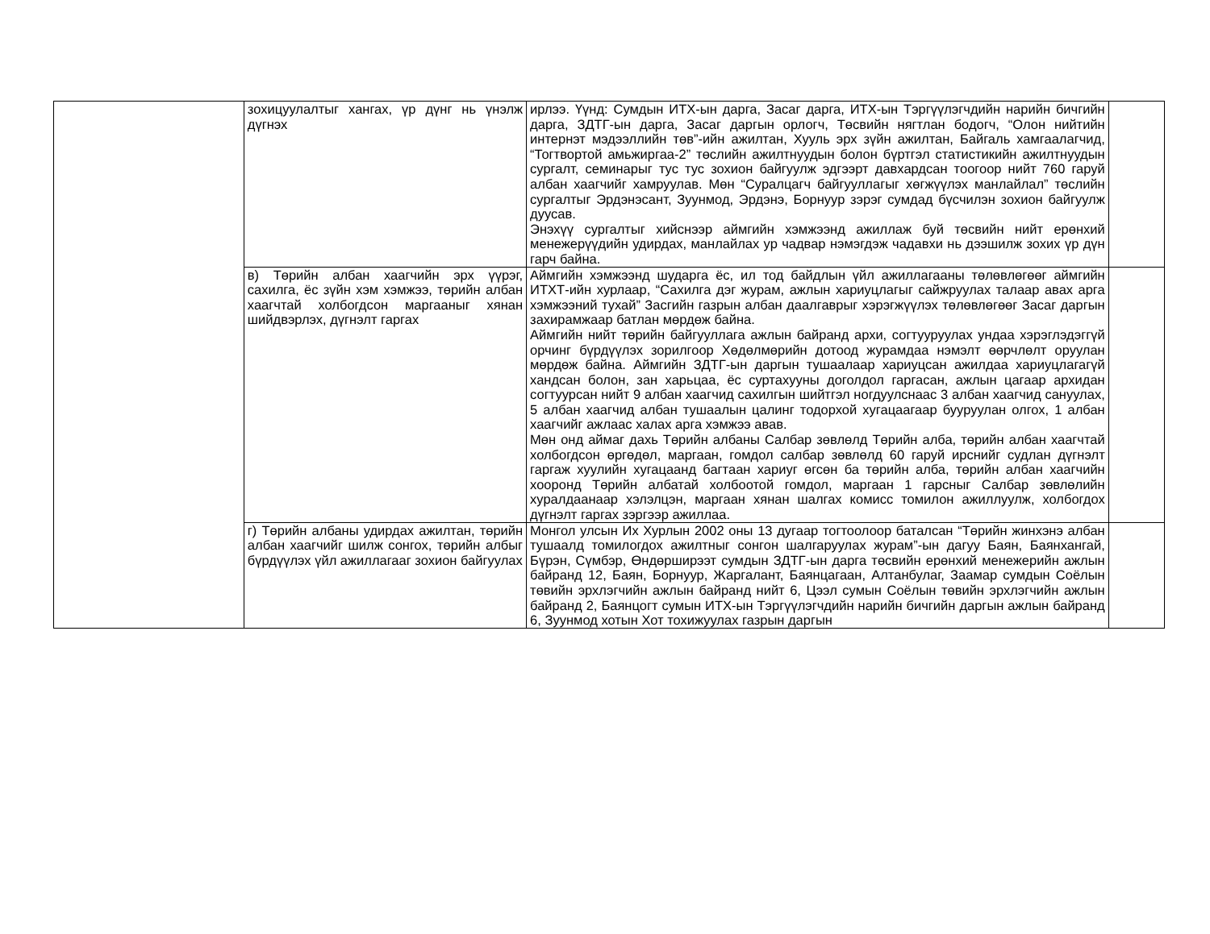| | зохицуулалтыг хангах, үр дүнг нь үнэлж дүгнэх | ирлээ. Үүнд: Сумдын ИТХ-ын дарга, Засаг дарга, ИТХ-ын Тэргүүлэгчдийн нарийн бичгийн дарга, ЗДТГ-ын дарга, Засаг даргын орлогч, Төсвийн нягтлан бодогч, “Олон нийтийн интернэт мэдээллийн төв”-ийн ажилтан, Хууль эрх зүйн ажилтан, Байгаль хамгаалагчид, “Тогтвортой амьжиргаа-2” төслийн ажилтнуудын болон бүртгэл статистикийн ажилтнуудын сургалт, семинарыг тус тус зохион байгуулж эдгээрт давхардсан тоогоор нийт 760 гаруй албан хаагчийг хамруулав. Мөн “Суралцагч байгууллагыг хөгжүүлэх манлайлал” төслийн сургалтыг Эрдэнэсант, Зуунмод, Эрдэнэ, Борнуур зэрэг сумдад бүсчилэн зохион байгуулж дуусав. Энэхүү сургалтыг хийснээр аймгийн хэмжээнд ажиллаж буй төсвийн нийт ерөнхий менежерүүдийн удирдах, манлайлах ур чадвар нэмэгдэж чадавхи нь дээшилж зохих үр дүн гарч байна. | |
| | в) Төрийн албан хаагчийн эрх үүрэг, сахилга, ёс зүйн хэм хэмжээ, төрийн албан хаагчтай холбогдсон маргааныг хянан шийдвэрлэх, дүгнэлт гаргах | Аймгийн хэмжээнд шударга ёс, ил тод байдлын үйл ажиллагааны төлөвлөгөөг аймгийн ИТХТ-ийн хурлаар, “Сахилга дэг журам, ажлын хариуцлагыг сайжруулах талаар авах арга хэмжээний тухай” Засгийн газрын албан даалгаврыг хэрэгжүүлэх төлөвлөгөөг Засаг даргын захирамжаар батлан мөрдөж байна. Аймгийн нийт төрийн байгууллага ажлын байранд архи, согтууруулах ундаа хэрэглэдэггүй орчинг бүрдүүлэх зорилгоор Хөдөлмөрийн дотоод журамдаа нэмэлт өөрчлөлт оруулан мөрдөж байна. Аймгийн ЗДТГ-ын даргын тушаалаар хариуцсан ажилдаа хариуцлагагүй хандсан болон, зан харьцаа, ёс суртахууны доголдол гаргасан, ажлын цагаар архидан согтуурсан нийт 9 албан хаагчид сахилгын шийтгэл ногдуулснаас 3 албан хаагчид сануулах, 5 албан хаагчид албан тушаалын цалинг тодорхой хугацаагаар бууруулан олгох, 1 албан хаагчийг ажлаас халах арга хэмжээ авав. Мөн онд аймаг дахь Төрийн албаны Салбар зөвлөлд Төрийн алба, төрийн албан хаагчтай холбогдсон өргөдөл, маргаан, гомдол салбар зөвлөлд 60 гаруй ирснийг судлан дүгнэлт гаргаж хуулийн хугацаанд багтаан хариуг өгсөн ба төрийн алба, төрийн албан хаагчийн хооронд Төрийн албатай холбоотой гомдол, маргаан 1 гарсныг Салбар зөвлөлийн хуралдаанаар хэлэлцэн, маргаан хянан шалгах комисс томилон ажиллуулж, холбогдох дүгнэлт гаргах зэргээр ажиллаа. | |
| | г) Төрийн албаны удирдах ажилтан, төрийн албан хаагчийг шилж сонгох, төрийн албыг бүрдүүлэх үйл ажиллагааг зохион байгуулах | Монгол улсын Их Хурлын 2002 оны 13 дугаар тогтоолоор баталсан “Төрийн жинхэнэ албан тушаалд томилогдох ажилтныг сонгон шалгаруулах журам”-ын дагуу Баян, Баянхангай, Бүрэн, Сүмбэр, Өндөрширээт сумдын ЗДТГ-ын дарга төсвийн ерөнхий менежерийн ажлын байранд 12, Баян, Борнуур, Жаргалант, Баянцагаан, Алтанбулаг, Заамар сумдын Соёлын төвийн эрхлэгчийн ажлын байранд нийт 6, Цээл сумын Соёлын төвийн эрхлэгчийн ажлын байранд 2, Баянцогт сумын ИТХ-ын Тэргүүлэгчдийн нарийн бичгийн даргын ажлын байранд 6, Зуунмод хотын Хот тохижуулах газрын даргын | |